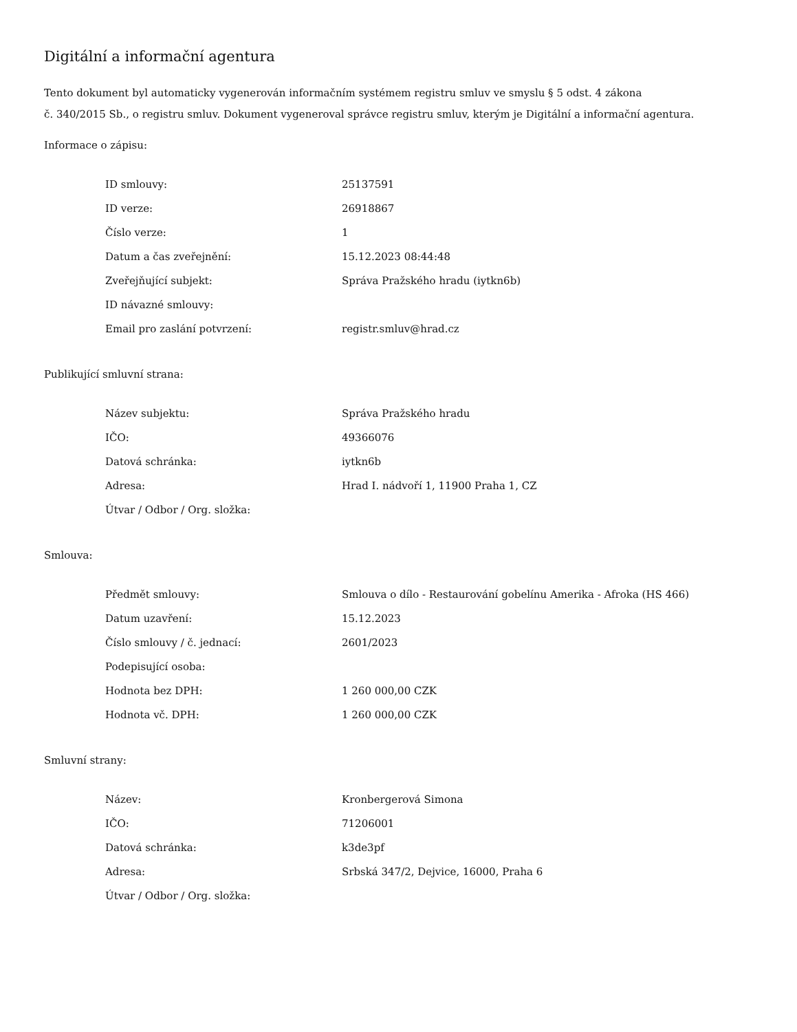Digitální a informační agentura
Tento dokument byl automaticky vygenerován informačním systémem registru smluv ve smyslu § 5 odst. 4 zákona
č. 340/2015 Sb., o registru smluv. Dokument vygeneroval správce registru smluv, kterým je Digitální a informační agentura.
Informace o zápisu:
| ID smlouvy: | 25137591 |
| ID verze: | 26918867 |
| Číslo verze: | 1 |
| Datum a čas zveřejnění: | 15.12.2023 08:44:48 |
| Zveřejňující subjekt: | Správa Pražského hradu (iytkn6b) |
| ID návazné smlouvy: | |
| Email pro zaslání potvrzení: | registr.smluv@hrad.cz |
Publikující smluvní strana:
| Název subjektu: | Správa Pražského hradu |
| IČO: | 49366076 |
| Datová schránka: | iytkn6b |
| Adresa: | Hrad I. nádvoří 1, 11900 Praha 1, CZ |
| Útvar / Odbor / Org. složka: | |
Smlouva:
| Předmět smlouvy: | Smlouva o dílo - Restaurování gobelínu Amerika - Afroka (HS 466) |
| Datum uzavření: | 15.12.2023 |
| Číslo smlouvy / č. jednací: | 2601/2023 |
| Podepisující osoba: | |
| Hodnota bez DPH: | 1 260 000,00 CZK |
| Hodnota vč. DPH: | 1 260 000,00 CZK |
Smluvní strany:
| Název: | Kronbergerová Simona |
| IČO: | 71206001 |
| Datová schránka: | k3de3pf |
| Adresa: | Srbská 347/2, Dejvice, 16000, Praha 6 |
| Útvar / Odbor / Org. složka: | |